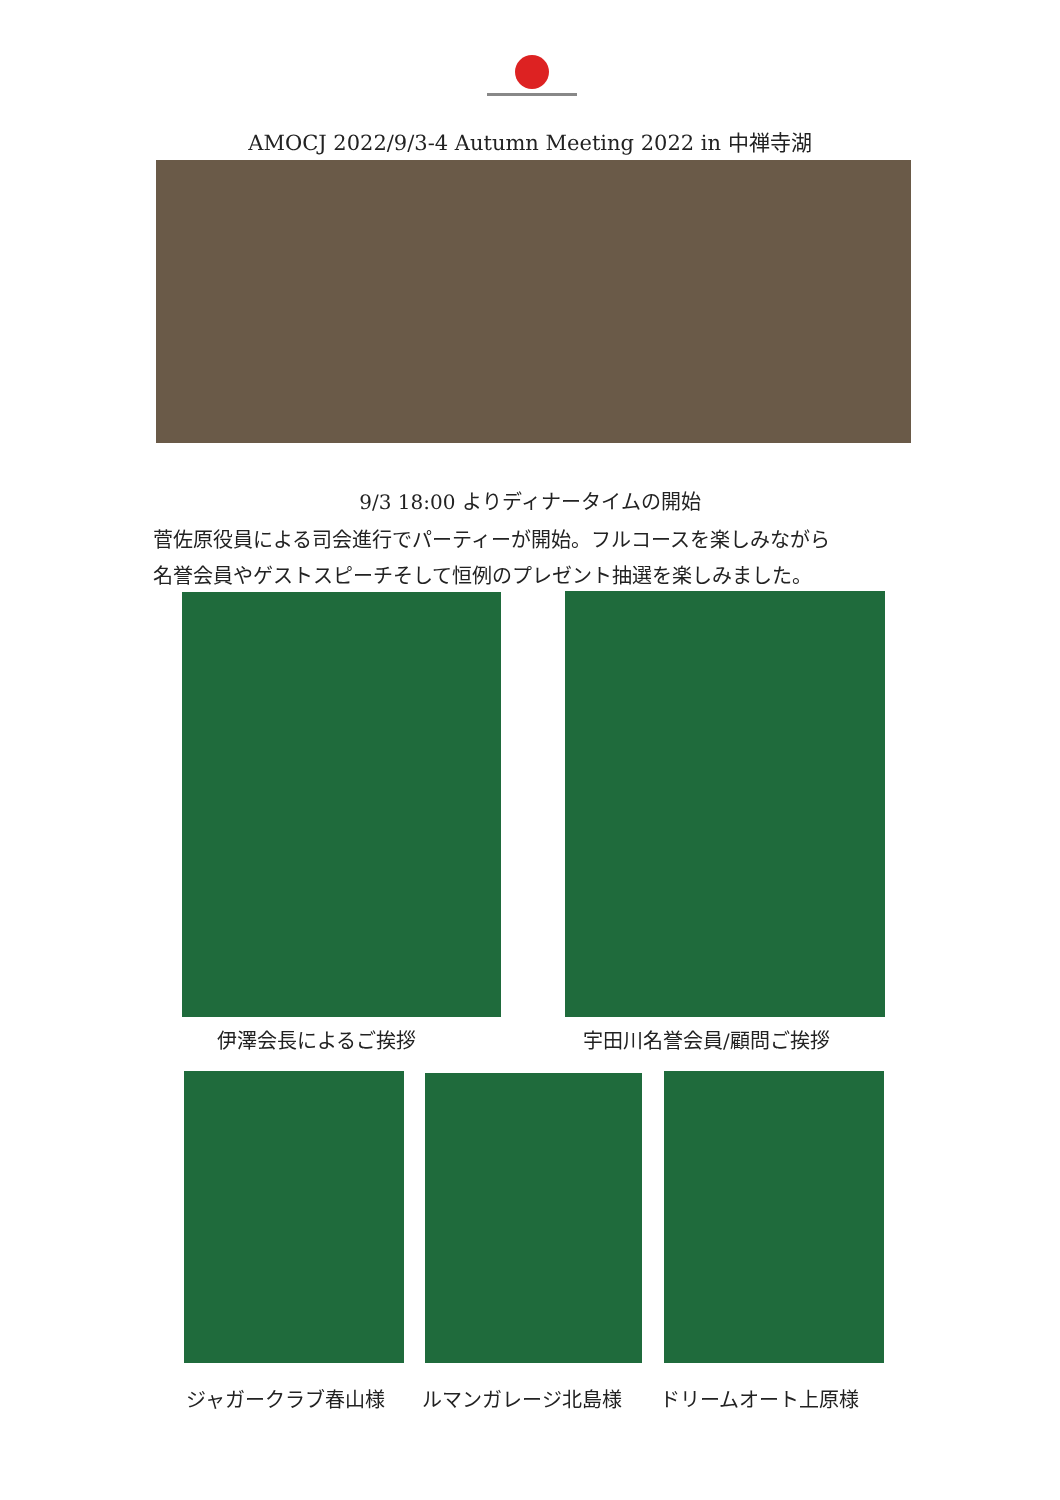AMOCJ 2022/9/3-4 Autumn Meeting 2022 in 中禅寺湖
9/3 18:00 よりディナータイムの開始
菅佐原役員による司会進行でパーティーが開始。フルコースを楽しみながら
名誉会員やゲストスピーチそして恒例のプレゼント抽選を楽しみました。
伊澤会長によるご挨拶 宇田川名誉会員/顧問ご挨拶
ジャガークラブ春山様 ルマンガレージ北島様 ドリームオート上原様